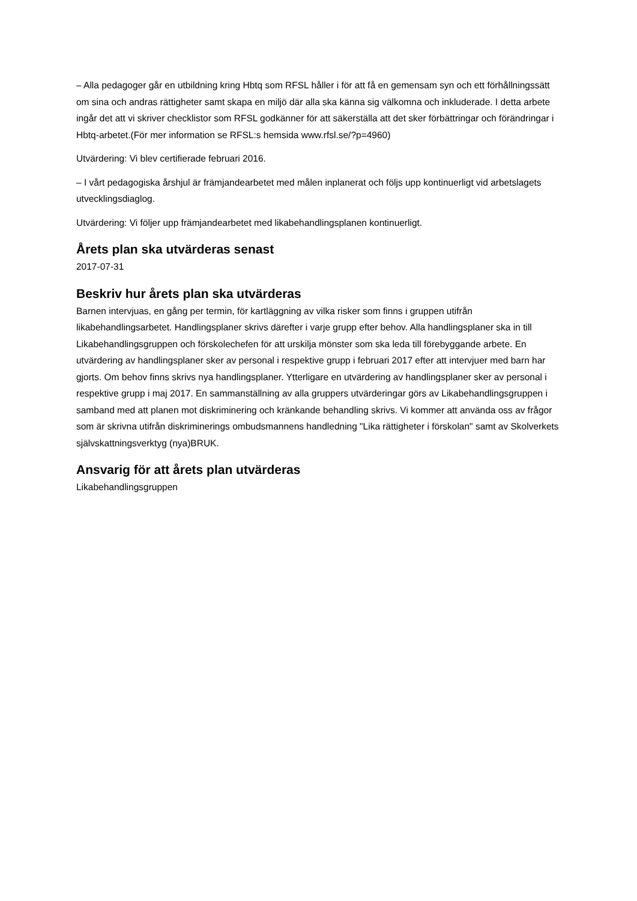– Alla pedagoger går en utbildning kring Hbtq som RFSL håller i för att få en gemensam syn och ett förhållningssätt om sina och andras rättigheter samt skapa en miljö där alla ska känna sig välkomna och inkluderade. I detta arbete ingår det att vi skriver checklistor som RFSL godkänner för att säkerställa att det sker förbättringar och förändringar i Hbtq-arbetet.(För mer information se RFSL:s hemsida www.rfsl.se/?p=4960)
Utvärdering: Vi blev certifierade februari 2016.
– I vårt pedagogiska årshjul är främjandearbetet med målen inplanerat och följs upp kontinuerligt vid arbetslagets utvecklingsdiaglog.
Utvärdering: Vi följer upp främjandearbetet med likabehandlingsplanen kontinuerligt.
Årets plan ska utvärderas senast
2017-07-31
Beskriv hur årets plan ska utvärderas
Barnen intervjuas, en gång per termin, för kartläggning av vilka risker som finns i gruppen utifrån likabehandlingsarbetet. Handlingsplaner skrivs därefter i varje grupp efter behov. Alla handlingsplaner ska in till Likabehandlingsgruppen och förskolechefen för att urskilja mönster som ska leda till förebyggande arbete. En utvärdering av handlingsplaner sker av personal i respektive grupp i februari 2017 efter att intervjuer med barn har gjorts. Om behov finns skrivs nya handlingsplaner. Ytterligare en utvärdering av handlingsplaner sker av personal i respektive grupp i maj 2017. En sammanställning av alla gruppers utvärderingar görs av Likabehandlingsgruppen i samband med att planen mot diskriminering och kränkande behandling skrivs. Vi kommer att använda oss av frågor som är skrivna utifrån diskriminerings ombudsmannens handledning "Lika rättigheter i förskolan" samt av Skolverkets självskattningsverktyg (nya)BRUK.
Ansvarig för att årets plan utvärderas
Likabehandlingsgruppen